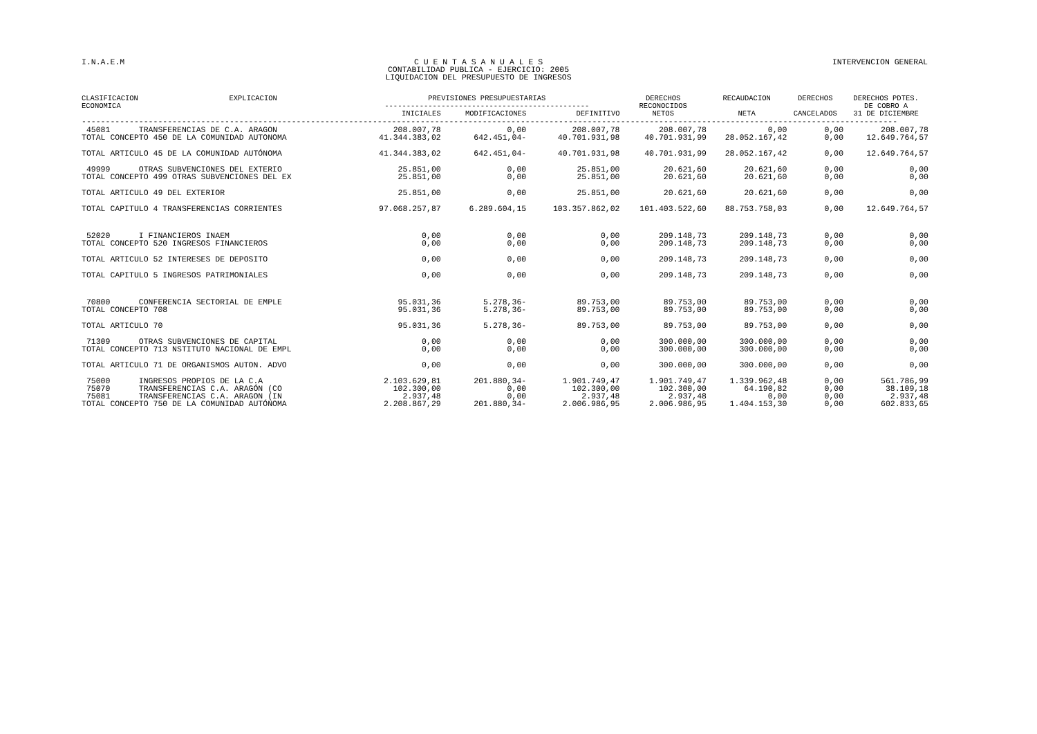I.N.A.E.M C U E N T A S A N U A L E S
CONTABILIDAD PUBLICA - EJERCICIO: 2005
LIQUIDACION DEL PRESUPUESTO DE INGRESOS
INTERVENCION GENERAL
| CLASIFICACION ECONOMICA | EXPLICACION | PREVISIONES PRESUPUESTARIAS ----------------------------------------------- | | | DERECHOS RECONOCIDOS | RECAUDACION | DERECHOS | DERECHOS PDTES. DE COBRO A |
| --- | --- | --- | --- | --- | --- | --- | --- | --- |
| | | INICIALES | MODIFICACIONES | DEFINITIVO | NETOS | NETA | CANCELADOS | 31 DE DICIEMBRE |
| --------------------------------------------------------------------------------------------------------------------------------------------------------------------------- | | | | | | | | |
| 45081 TRANSFERENCIAS DE C.A. ARAGON TOTAL CONCEPTO 450 DE LA COMUNIDAD AUTONOMA | | 208.007,78 41.344.383,02 | 0,00 642.451,04- | 208.007,78 40.701.931,98 | 208.007,78 40.701.931,99 | 0,00 28.052.167,42 | 0,00 0,00 | 208.007,78 12.649.764,57 |
| TOTAL ARTICULO 45 DE LA COMUNIDAD AUTÓNOMA | | 41.344.383,02 | 642.451,04- | 40.701.931,98 | 40.701.931,99 | 28.052.167,42 | 0,00 | 12.649.764,57 |
| 49999 OTRAS SUBVENCIONES DEL EXTERIO TOTAL CONCEPTO 499 OTRAS SUBVENCIONES DEL EX | | 25.851,00 25.851,00 | 0,00 0,00 | 25.851,00 25.851,00 | 20.621,60 20.621,60 | 20.621,60 20.621,60 | 0,00 0,00 | 0,00 0,00 |
| TOTAL ARTICULO 49 DEL EXTERIOR | | 25.851,00 | 0,00 | 25.851,00 | 20.621,60 | 20.621,60 | 0,00 | 0,00 |
| TOTAL CAPITULO 4 TRANSFERENCIAS CORRIENTES | | 97.068.257,87 | 6.289.604,15 | 103.357.862,02 | 101.403.522,60 | 88.753.758,03 | 0,00 | 12.649.764,57 |
| 52020 I FINANCIEROS INAEM TOTAL CONCEPTO 520 INGRESOS FINANCIEROS | | 0,00 0,00 | 0,00 0,00 | 0,00 0,00 | 209.148,73 209.148,73 | 209.148,73 209.148,73 | 0,00 0,00 | 0,00 0,00 |
| TOTAL ARTICULO 52 INTERESES DE DEPOSITO | | 0,00 | 0,00 | 0,00 | 209.148,73 | 209.148,73 | 0,00 | 0,00 |
| TOTAL CAPITULO 5 INGRESOS PATRIMONIALES | | 0,00 | 0,00 | 0,00 | 209.148,73 | 209.148,73 | 0,00 | 0,00 |
| 70800 CONFERENCIA SECTORIAL DE EMPLE TOTAL CONCEPTO 708 | | 95.031,36 95.031,36 | 5.278,36- 5.278,36- | 89.753,00 89.753,00 | 89.753,00 89.753,00 | 89.753,00 89.753,00 | 0,00 0,00 | 0,00 0,00 |
| TOTAL ARTICULO 70 | | 95.031,36 | 5.278,36- | 89.753,00 | 89.753,00 | 89.753,00 | 0,00 | 0,00 |
| 71309 OTRAS SUBVENCIONES DE CAPITAL TOTAL CONCEPTO 713 NSTITUTO NACIONAL DE EMPL | | 0,00 0,00 | 0,00 0,00 | 0,00 0,00 | 300.000,00 300.000,00 | 300.000,00 300.000,00 | 0,00 0,00 | 0,00 0,00 |
| TOTAL ARTICULO 71 DE ORGANISMOS AUTON. ADVO | | 0,00 | 0,00 | 0,00 | 300.000,00 | 300.000,00 | 0,00 | 0,00 |
| 75000 INGRESOS PROPIOS DE LA C.A 75070 TRANSFERENCIAS C.A. ARAGÓN (CO 75081 TRANSFERENCIAS C.A. ARAGON (IN TOTAL CONCEPTO 750 DE LA COMUNIDAD AUTÓNOMA | | 2.103.629,81 102.300,00 2.937,48 2.208.867,29 | 201.880,34- 0,00 0,00 201.880,34- | 1.901.749,47 102.300,00 2.937,48 2.006.986,95 | 1.901.749,47 102.300,00 2.937,48 2.006.986,95 | 1.339.962,48 64.190,82 0,00 1.404.153,30 | 0,00 0,00 0,00 0,00 | 561.786,99 38.109,18 2.937,48 602.833,65 |